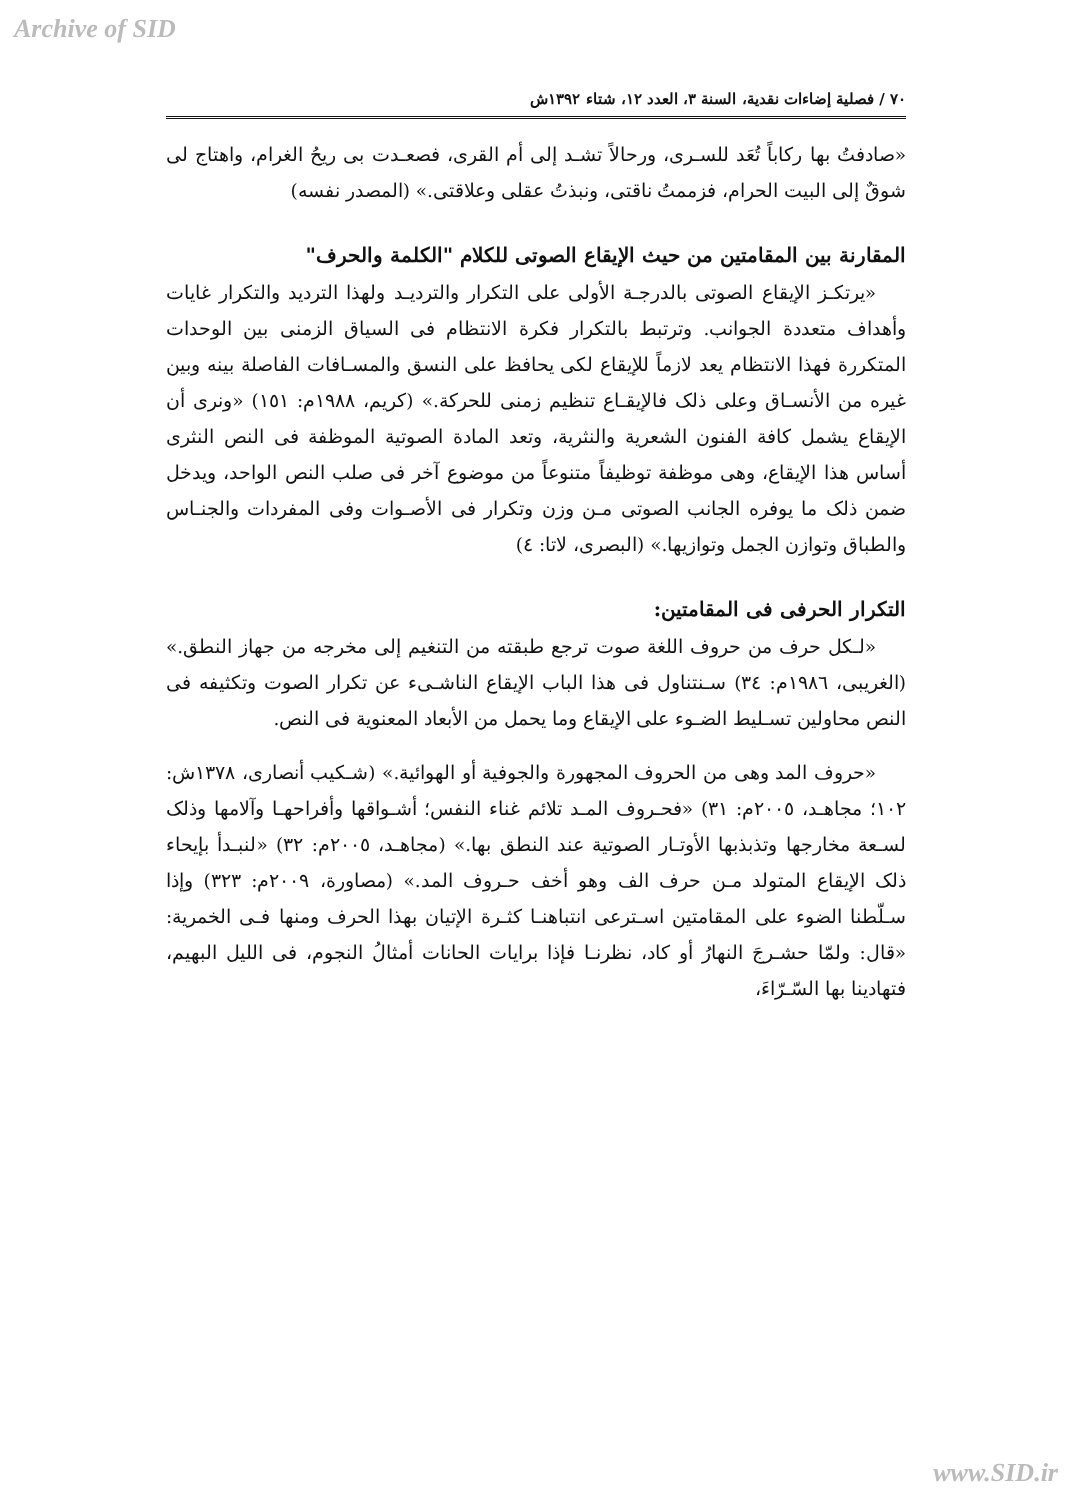Archive of SID
٧٠ / فصلية إضاءات نقدية، السنة ٣، العدد ١٢، شتاء ١٣٩٢ش
«صادفتُ بها ركاباً تُعَد للسـرى، ورحالاً تشـد إلى أم القرى، فصعـدت بى ريحُ الغرام، واهتاج لى شوقٌ إلى البيت الحرام، فزممتُ ناقتى، ونبذتُ عقلى وعلاقتى.» (المصدر نفسه)
المقارنة بين المقامتين من حيث الإيقاع الصوتى للكلام "الكلمة والحرف"
«يرتكـز الإيقاع الصوتى بالدرجـة الأولى على التكرار والترديـد ولهذا الترديد والتكرار غايات وأهداف متعددة الجوانب. وترتبط بالتكرار فكرة الانتظام فى السياق الزمنى بين الوحدات المتكررة فهذا الانتظام يعد لازماً للإيقاع لكى يحافظ على النسق والمسـافات الفاصلة بينه وبين غيره من الأنسـاق وعلى ذلک فالإيقـاع تنظيم زمنى للحركة.» (كريم، ١٩٨٨م: ١٥١) «ونرى أن الإيقاع يشمل كافة الفنون الشعرية والنثرية، وتعد المادة الصوتية الموظفة فى النص النثرى أساس هذا الإيقاع، وهى موظفة توظيفاً متنوعاً من موضوع آخر فى صلب النص الواحد، ويدخل ضمن ذلک ما يوفره الجانب الصوتى مـن وزن وتكرار فى الأصـوات وفى المفردات والجنـاس والطباق وتوازن الجمل وتوازيها.» (البصرى، لاتا: ٤)
التكرار الحرفى فى المقامتين:
«لـكل حرف من حروف اللغة صوت ترجع طبقته من التنغيم إلى مخرجه من جهاز النطق.» (الغريبى، ١٩٨٦م: ٣٤) سـنتناول فى هذا الباب الإيقاع الناشـىء عن تكرار الصوت وتكثيفه فى النص محاولين تسـليط الضـوء على الإيقاع وما يحمل من الأبعاد المعنوية فى النص.
«حروف المد وهى من الحروف المجهورة والجوفية أو الهوائية.» (شـكيب أنصارى، ١٣٧٨ش: ١٠٢؛ مجاهـد، ٢٠٠٥م: ٣١) «فحـروف المـد تلائم غناء النفس؛ أشـواقها وأفراحهـا وآلامها وذلک لسـعة مخارجها وتذبذبها الأوتـار الصوتية عند النطق بها.» (مجاهـد، ٢٠٠٥م: ٣٢) «لنبـدأ بإيحاء ذلک الإيقاع المتولد مـن حرف الف وهو أخف حـروف المد.» (مصاورة، ٢٠٠٩م: ٣٢٣) وإذا سـلّطنا الضوء على المقامتين اسـترعى انتباهنـا كثـرة الإتيان بهذا الحرف ومنها فـى الخمرية: «قال: ولمّا حشـرجَ النهارُ أو كاد، نظرنـا فإذا برايات الحانات أمثالُ النجوم، فى الليل البهيم، فتهادينا بها السّـرّاءَ،
www.SID.ir